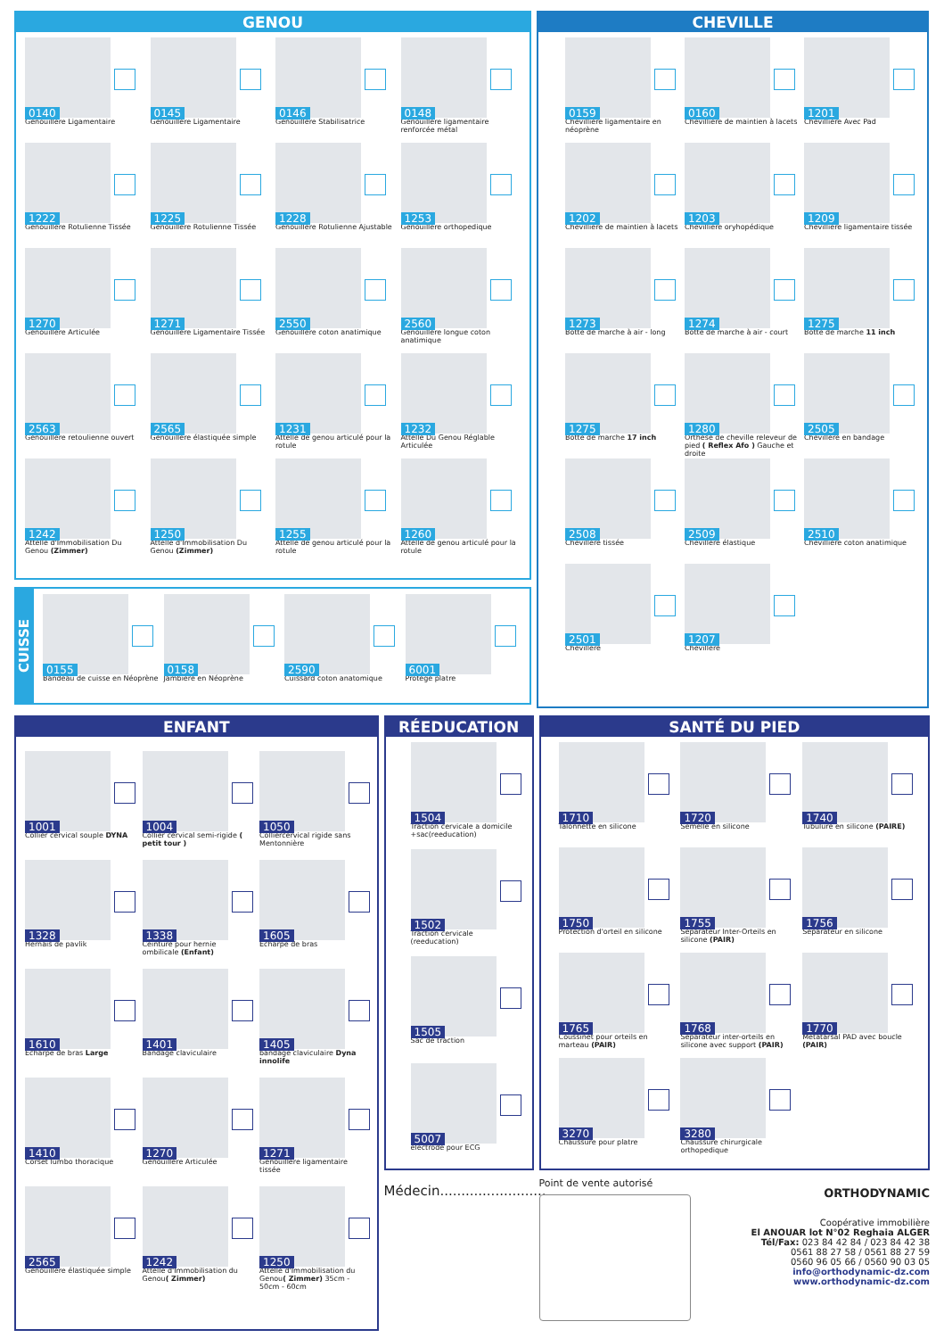GENOU
0140
Genouillère Ligamentaire
0145
Genouillère Ligamentaire
0146
Genouillère Stabilisatrice
0148
Genouillère ligamentaire renforcée métal
1222
Genouillère Rotulienne Tissée
1225
Genouillère Rotulienne Tissée
1228
Genouillère Rotulienne Ajustable
1253
Genouillère orthopedique
1270
Genouillère Articulée
1271
Genouillère Ligamentaire Tissée
2550
Genouillère coton anatimique
2560
Genouillère longue coton anatimique
2563
Genouillère retoulienne ouvert
2565
Genouillère élastiquée simple
1231
Attelle de genou articulé pour la rotule
1232
Attelle Du Genou Réglable Articulée
1242
Attelle d'Immobilisation Du Genou (Zimmer)
1250
Attelle d'Immobilisation Du Genou (Zimmer)
1255
Attelle de genou articulé pour la rotule
1260
Attelle de genou articulé pour la rotule
CUISSE
0155
Bandeau de cuisse en Néoprène
0158
Jambière en Néoprène
2590
Cuissard coton anatomique
6001
Protège platre
CHEVILLE
0159
Chevillière ligamentaire en néoprène
0160
Chevillière de maintien à lacets
1201
Chevilliere Avec Pad
1202
Chevillière de maintien à lacets
1203
Chevillière oryhopédique
1209
Chevillière ligamentaire tissée
1273
Botte de marche à air - long
1274
Botte de marche à air - court
1275
Botte de marche 11 inch
1275
Botte de marche 17 inch
1280
Orthèse de cheville releveur de pied ( Reflex Afo ) Gauche et droite
2505
Chevillère en bandage
2508
Chevillère tissée
2509
Chevillère élastique
2510
Chevillière coton anatimique
2501
Chevillère
1207
Chevillère
ENFANT
1001
Collier cervical souple DYNA
1004
Collier cervical semi-rigide ( petit tour )
1050
Colliercervical rigide sans Mentonnière
1328
Hernais de pavlik
1338
Ceinture pour hernie ombilicale (Enfant)
1605
Echarpe de bras
1610
Echarpe de bras Large
1401
Bandage claviculaire
1405
bandage claviculaire Dyna innolife
1410
Corset lumbo thoracique
1270
Genouillère Articulée
1271
Genouillère ligamentaire tissée
2565
Genouillère élastiquée simple
1242
Attelle d'Immobilisation du Genou( Zimmer)
1250
Attelle d'Immobilisation du Genou( Zimmer) 35cm - 50cm - 60cm
RÉEDUCATION
1504
Traction cervicale a domicile +sac(reeducation)
1502
Traction cervicale (reeducation)
1505
Sac de traction
5007
éléctrode pour ECG
Médecin.........................
SANTÉ DU PIED
1710
Talonnette en silicone
1720
Semelle en silicone
1740
Tubulure en silicone (PAIRE)
1750
Protection d'orteil en silicone
1755
Séparateur Inter-Orteils en silicone (PAIR)
1756
Séparateur en silicone
1765
Coussinet pour orteils en marteau (PAIR)
1768
Séparateur inter-orteils en silicone avec support (PAIR)
1770
Metatarsal PAD avec boucle (PAIR)
3270
Chaussure pour platre
3280
Chaussure chirurgicale orthopedique
Point de vente autorisé
ORTHODYNAMIC
Coopérative immobilière
El ANOUAR lot N°02 Reghaia ALGER
Tél/Fax: 023 84 42 84 / 023 84 42 38
0561 88 27 58 / 0561 88 27 59
0560 96 05 66 / 0560 90 03 05
info@orthodynamic-dz.com
www.orthodynamic-dz.com